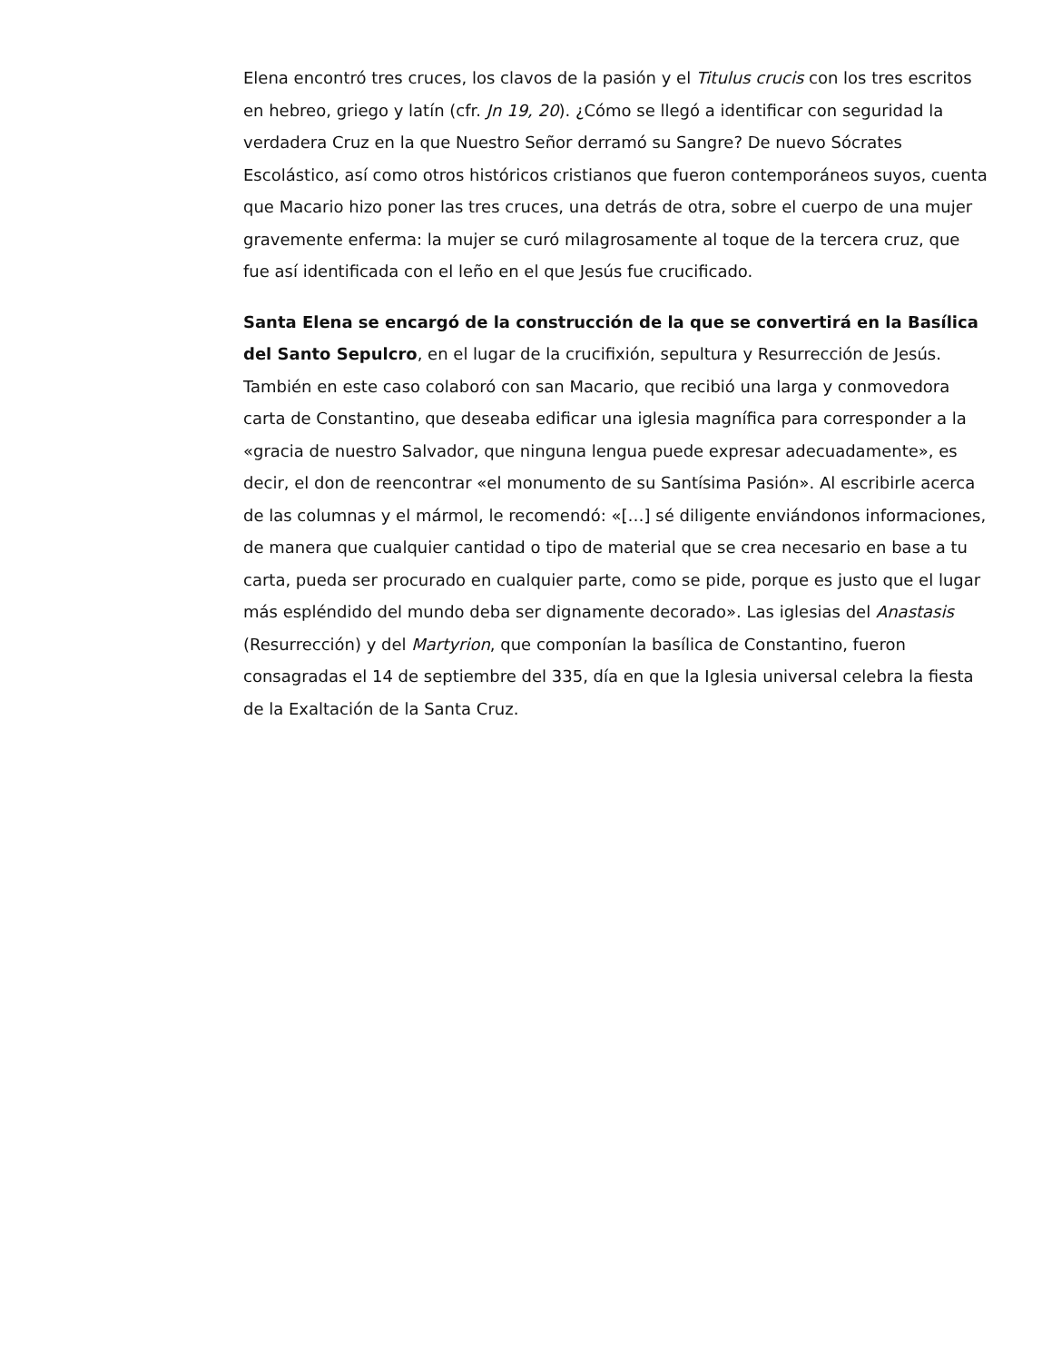Elena encontró tres cruces, los clavos de la pasión y el Titulus crucis con los tres escritos en hebreo, griego y latín (cfr. Jn 19, 20). ¿Cómo se llegó a identificar con seguridad la verdadera Cruz en la que Nuestro Señor derramó su Sangre? De nuevo Sócrates Escolástico, así como otros históricos cristianos que fueron contemporáneos suyos, cuenta que Macario hizo poner las tres cruces, una detrás de otra, sobre el cuerpo de una mujer gravemente enferma: la mujer se curó milagrosamente al toque de la tercera cruz, que fue así identificada con el leño en el que Jesús fue crucificado.
Santa Elena se encargó de la construcción de la que se convertirá en la Basílica del Santo Sepulcro, en el lugar de la crucifixión, sepultura y Resurrección de Jesús. También en este caso colaboró con san Macario, que recibió una larga y conmovedora carta de Constantino, que deseaba edificar una iglesia magnífica para corresponder a la «gracia de nuestro Salvador, que ninguna lengua puede expresar adecuadamente», es decir, el don de reencontrar «el monumento de su Santísima Pasión». Al escribirle acerca de las columnas y el mármol, le recomendó: «[…] sé diligente enviándonos informaciones, de manera que cualquier cantidad o tipo de material que se crea necesario en base a tu carta, pueda ser procurado en cualquier parte, como se pide, porque es justo que el lugar más espléndido del mundo deba ser dignamente decorado». Las iglesias del Anastasis (Resurrección) y del Martyrion, que componían la basílica de Constantino, fueron consagradas el 14 de septiembre del 335, día en que la Iglesia universal celebra la fiesta de la Exaltación de la Santa Cruz.